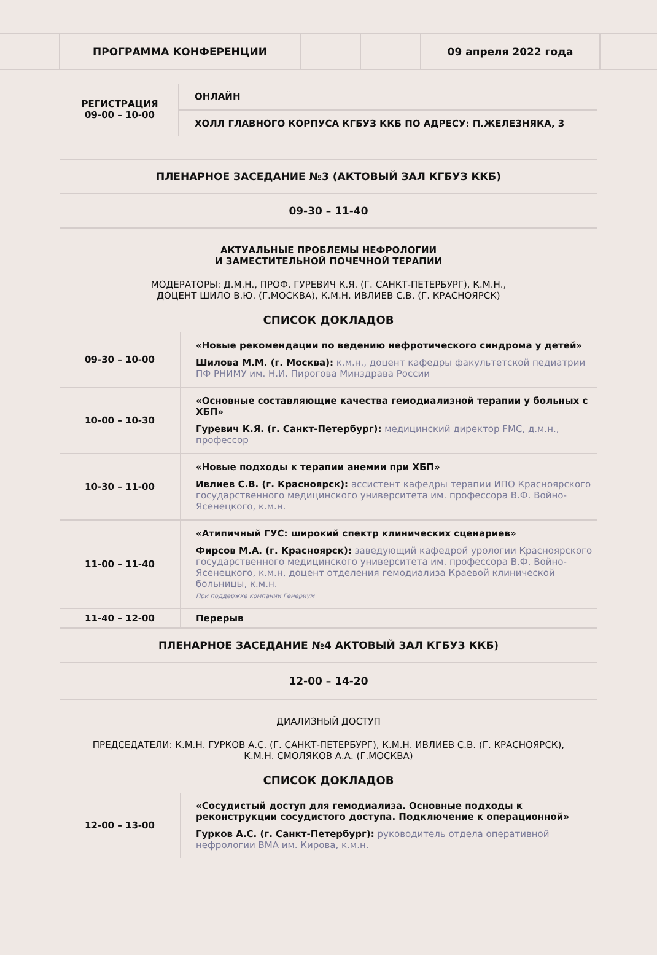ПРОГРАММА КОНФЕРЕНЦИИ 09 апреля 2022 года
РЕГИСТРАЦИЯ
09-00 – 10-00
ОНЛАЙН
ХОЛЛ ГЛАВНОГО КОРПУСА КГБУЗ ККБ ПО АДРЕСУ: П.ЖЕЛЕЗНЯКА, 3
ПЛЕНАРНОЕ ЗАСЕДАНИЕ №3 (АКТОВЫЙ ЗАЛ КГБУЗ ККБ)
09-30 – 11-40
АКТУАЛЬНЫЕ ПРОБЛЕМЫ НЕФРОЛОГИИ
И ЗАМЕСТИТЕЛЬНОЙ ПОЧЕЧНОЙ ТЕРАПИИ
МОДЕРАТОРЫ: Д.М.Н., ПРОФ. ГУРЕВИЧ К.Я. (Г. САНКТ-ПЕТЕРБУРГ), К.М.Н.,
ДОЦЕНТ ШИЛО В.Ю. (Г.МОСКВА), К.М.Н. ИВЛИЕВ С.В. (Г. КРАСНОЯРСК)
СПИСОК ДОКЛАДОВ
| 09-30 – 10-00 | «Новые рекомендации по ведению нефротического синдрома у детей» Шилова М.М. (г. Москва): к.м.н., доцент кафедры факультетской педиатрии ПФ РНИМУ им. Н.И. Пирогова Минздрава России |
| 10-00 – 10-30 | «Основные составляющие качества гемодиализной терапии у больных с ХБП» Гуревич К.Я. (г. Санкт-Петербург): медицинский директор FMC, д.м.н., профессор |
| 10-30 – 11-00 | «Новые подходы к терапии анемии при ХБП» Ивлиев С.В. (г. Красноярск): ассистент кафедры терапии ИПО Красноярского государственного медицинского университета им. профессора В.Ф. Войно-Ясенецкого, к.м.н. |
| 11-00 – 11-40 | «Атипичный ГУС: широкий спектр клинических сценариев» Фирсов М.А. (г. Красноярск): заведующий кафедрой урологии Красноярского государственного медицинского университета им. профессора В.Ф. Войно-Ясенецкого, к.м.н, доцент отделения гемодиализа Краевой клинической больницы, к.м.н. При поддержке компании Генериум |
| 11-40 – 12-00 | Перерыв |
ПЛЕНАРНОЕ ЗАСЕДАНИЕ №4 АКТОВЫЙ ЗАЛ КГБУЗ ККБ)
12-00 – 14-20
ДИАЛИЗНЫЙ ДОСТУП
ПРЕДСЕДАТЕЛИ: К.М.Н. ГУРКОВ А.С. (Г. САНКТ-ПЕТЕРБУРГ), К.М.Н. ИВЛИЕВ С.В. (Г. КРАСНОЯРСК),
К.М.Н. СМОЛЯКОВ А.А. (Г.МОСКВА)
СПИСОК ДОКЛАДОВ
| 12-00 – 13-00 | «Сосудистый доступ для гемодиализа. Основные подходы к реконструкции сосудистого доступа. Подключение к операционной» Гурков А.С. (г. Санкт-Петербург): руководитель отдела оперативной нефрологии ВМА им. Кирова, к.м.н. |